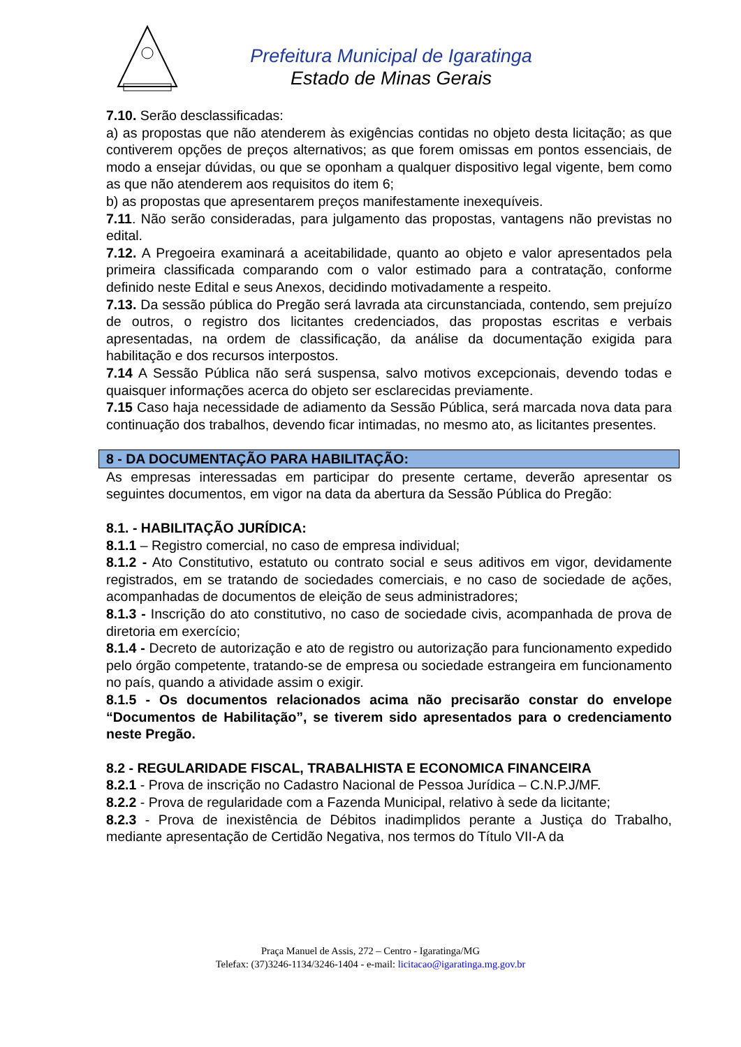Prefeitura Municipal de Igaratinga
Estado de Minas Gerais
7.10. Serão desclassificadas:
a) as propostas que não atenderem às exigências contidas no objeto desta licitação; as que contiverem opções de preços alternativos; as que forem omissas em pontos essenciais, de modo a ensejar dúvidas, ou que se oponham a qualquer dispositivo legal vigente, bem como as que não atenderem aos requisitos do item 6;
b) as propostas que apresentarem preços manifestamente inexequíveis.
7.11. Não serão consideradas, para julgamento das propostas, vantagens não previstas no edital.
7.12. A Pregoeira examinará a aceitabilidade, quanto ao objeto e valor apresentados pela primeira classificada comparando com o valor estimado para a contratação, conforme definido neste Edital e seus Anexos, decidindo motivadamente a respeito.
7.13. Da sessão pública do Pregão será lavrada ata circunstanciada, contendo, sem prejuízo de outros, o registro dos licitantes credenciados, das propostas escritas e verbais apresentadas, na ordem de classificação, da análise da documentação exigida para habilitação e dos recursos interpostos.
7.14 A Sessão Pública não será suspensa, salvo motivos excepcionais, devendo todas e quaisquer informações acerca do objeto ser esclarecidas previamente.
7.15 Caso haja necessidade de adiamento da Sessão Pública, será marcada nova data para continuação dos trabalhos, devendo ficar intimadas, no mesmo ato, as licitantes presentes.
8 - DA DOCUMENTAÇÃO PARA HABILITAÇÃO:
As empresas interessadas em participar do presente certame, deverão apresentar os seguintes documentos, em vigor na data da abertura da Sessão Pública do Pregão:
8.1. - HABILITAÇÃO JURÍDICA:
8.1.1 – Registro comercial, no caso de empresa individual;
8.1.2 - Ato Constitutivo, estatuto ou contrato social e seus aditivos em vigor, devidamente registrados, em se tratando de sociedades comerciais, e no caso de sociedade de ações, acompanhadas de documentos de eleição de seus administradores;
8.1.3 - Inscrição do ato constitutivo, no caso de sociedade civis, acompanhada de prova de diretoria em exercício;
8.1.4 - Decreto de autorização e ato de registro ou autorização para funcionamento expedido pelo órgão competente, tratando-se de empresa ou sociedade estrangeira em funcionamento no país, quando a atividade assim o exigir.
8.1.5 - Os documentos relacionados acima não precisarão constar do envelope “Documentos de Habilitação”, se tiverem sido apresentados para o credenciamento neste Pregão.
8.2 - REGULARIDADE FISCAL, TRABALHISTA E ECONOMICA FINANCEIRA
8.2.1 - Prova de inscrição no Cadastro Nacional de Pessoa Jurídica – C.N.P.J/MF.
8.2.2 - Prova de regularidade com a Fazenda Municipal, relativo à sede da licitante;
8.2.3 - Prova de inexistência de Débitos inadimplidos perante a Justiça do Trabalho, mediante apresentação de Certidão Negativa, nos termos do Título VII-A da
Praça Manuel de Assis, 272 – Centro - Igaratinga/MG
Telefax: (37)3246-1134/3246-1404 - e-mail: licitacao@igaratinga.mg.gov.br